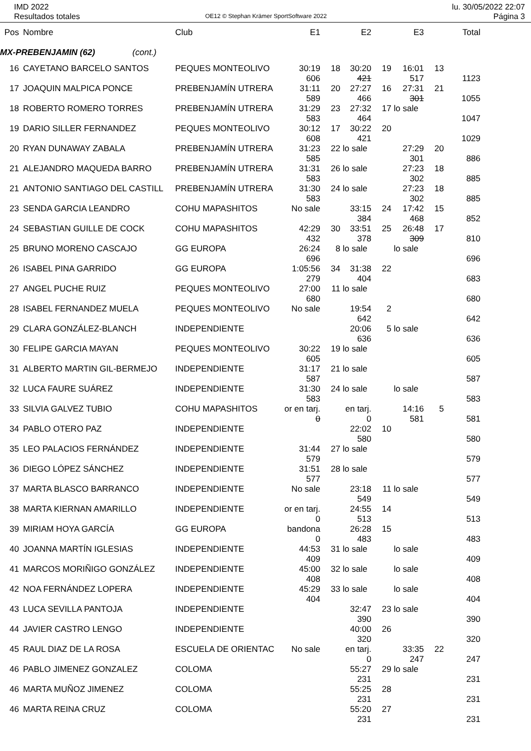IMD 2022
Resultados totales
OE12 © Stephan Krämer SportSoftware 2022
lu. 30/05/2022 22:07
Página 3
| Pos | Nombre | Club | E1 | | E2 | | E3 | | Total |
| --- | --- | --- | --- | --- | --- | --- | --- | --- | --- |
| MX-PREBENJAMIN (62) (cont.) | | | | | | | | | |
| 16 | CAYETANO BARCELO SANTOS | PEQUES MONTEOLIVO | 30:19 606 | 18 | 30:20 421 | 19 | 16:01 517 | 13 | 1123 |
| 17 | JOAQUIN MALPICA PONCE | PREBENJAMÍN UTRERA | 31:11 589 | 20 | 27:27 466 | 16 | 27:31 301 | 21 | 1055 |
| 18 | ROBERTO ROMERO TORRES | PREBENJAMÍN UTRERA | 31:29 583 | 23 | 27:32 464 | 17 | lo sale | | 1047 |
| 19 | DARIO SILLER FERNANDEZ | PEQUES MONTEOLIVO | 30:12 608 | 17 | 30:22 421 | 20 | | | 1029 |
| 20 | RYAN DUNAWAY ZABALA | PREBENJAMÍN UTRERA | 31:23 585 | 22 | lo sale | | 27:29 301 | 20 | 886 |
| 21 | ALEJANDRO MAQUEDA BARRO | PREBENJAMÍN UTRERA | 31:31 583 | 26 | lo sale | | 27:23 302 | 18 | 885 |
| 21 | ANTONIO SANTIAGO DEL CASTILL | PREBENJAMÍN UTRERA | 31:30 583 | 24 | lo sale | | 27:23 302 | 18 | 885 |
| 23 | SENDA GARCIA LEANDRO | COHU MAPASHITOS | No sale | | 33:15 384 | 24 | 17:42 468 | 15 | 852 |
| 24 | SEBASTIAN GUILLE DE COCK | COHU MAPASHITOS | 42:29 432 | 30 | 33:51 378 | 25 | 26:48 309 | 17 | 810 |
| 25 | BRUNO MORENO CASCAJO | GG EUROPA | 26:24 696 | 8 | lo sale | | lo sale | | 696 |
| 26 | ISABEL PINA GARRIDO | GG EUROPA | 1:05:56 279 | 34 | 31:38 404 | 22 | | | 683 |
| 27 | ANGEL PUCHE RUIZ | PEQUES MONTEOLIVO | 27:00 680 | 11 | lo sale | | | | 680 |
| 28 | ISABEL FERNANDEZ MUELA | PEQUES MONTEOLIVO | No sale | | 19:54 642 | 2 | | | 642 |
| 29 | CLARA GONZÁLEZ-BLANCH | INDEPENDIENTE | | | 20:06 636 | 5 | lo sale | | 636 |
| 30 | FELIPE GARCIA MAYAN | PEQUES MONTEOLIVO | 30:22 605 | 19 | lo sale | | | | 605 |
| 31 | ALBERTO MARTIN GIL-BERMEJO | INDEPENDIENTE | 31:17 587 | 21 | lo sale | | | | 587 |
| 32 | LUCA FAURE SUÁREZ | INDEPENDIENTE | 31:30 583 | 24 | lo sale | | lo sale | | 583 |
| 33 | SILVIA GALVEZ TUBIO | COHU MAPASHITOS | or en tarj. 0 | | en tarj. 0 | | 14:16 581 | 5 | 581 |
| 34 | PABLO OTERO PAZ | INDEPENDIENTE | | | 22:02 580 | 10 | | | 580 |
| 35 | LEO PALACIOS FERNÁNDEZ | INDEPENDIENTE | 31:44 579 | 27 | lo sale | | | | 579 |
| 36 | DIEGO LÓPEZ SÁNCHEZ | INDEPENDIENTE | 31:51 577 | 28 | lo sale | | | | 577 |
| 37 | MARTA BLASCO BARRANCO | INDEPENDIENTE | No sale | | 23:18 549 | 11 | lo sale | | 549 |
| 38 | MARTA KIERNAN AMARILLO | INDEPENDIENTE | or en tarj. 0 | | 24:55 513 | 14 | | | 513 |
| 39 | MIRIAM HOYA GARCÍA | GG EUROPA | bandona 0 | | 26:28 483 | 15 | | | 483 |
| 40 | JOANNA MARTÍN IGLESIAS | INDEPENDIENTE | 44:53 409 | 31 | lo sale | | lo sale | | 409 |
| 41 | MARCOS MORIÑIGO GONZÁLEZ | INDEPENDIENTE | 45:00 408 | 32 | lo sale | | lo sale | | 408 |
| 42 | NOA FERNÁNDEZ LOPERA | INDEPENDIENTE | 45:29 404 | 33 | lo sale | | lo sale | | 404 |
| 43 | LUCA SEVILLA PANTOJA | INDEPENDIENTE | | | 32:47 390 | 23 | lo sale | | 390 |
| 44 | JAVIER CASTRO LENGO | INDEPENDIENTE | | | 40:00 320 | 26 | | | 320 |
| 45 | RAUL DIAZ DE LA ROSA | ESCUELA DE ORIENTAC | No sale | | en tarj. 0 | | 33:35 247 | 22 | 247 |
| 46 | PABLO JIMENEZ GONZALEZ | COLOMA | | | 55:27 231 | 29 | lo sale | | 231 |
| 46 | MARTA MUÑOZ JIMENEZ | COLOMA | | | 55:25 231 | 28 | | | 231 |
| 46 | MARTA REINA CRUZ | COLOMA | | | 55:20 231 | 27 | | | 231 |